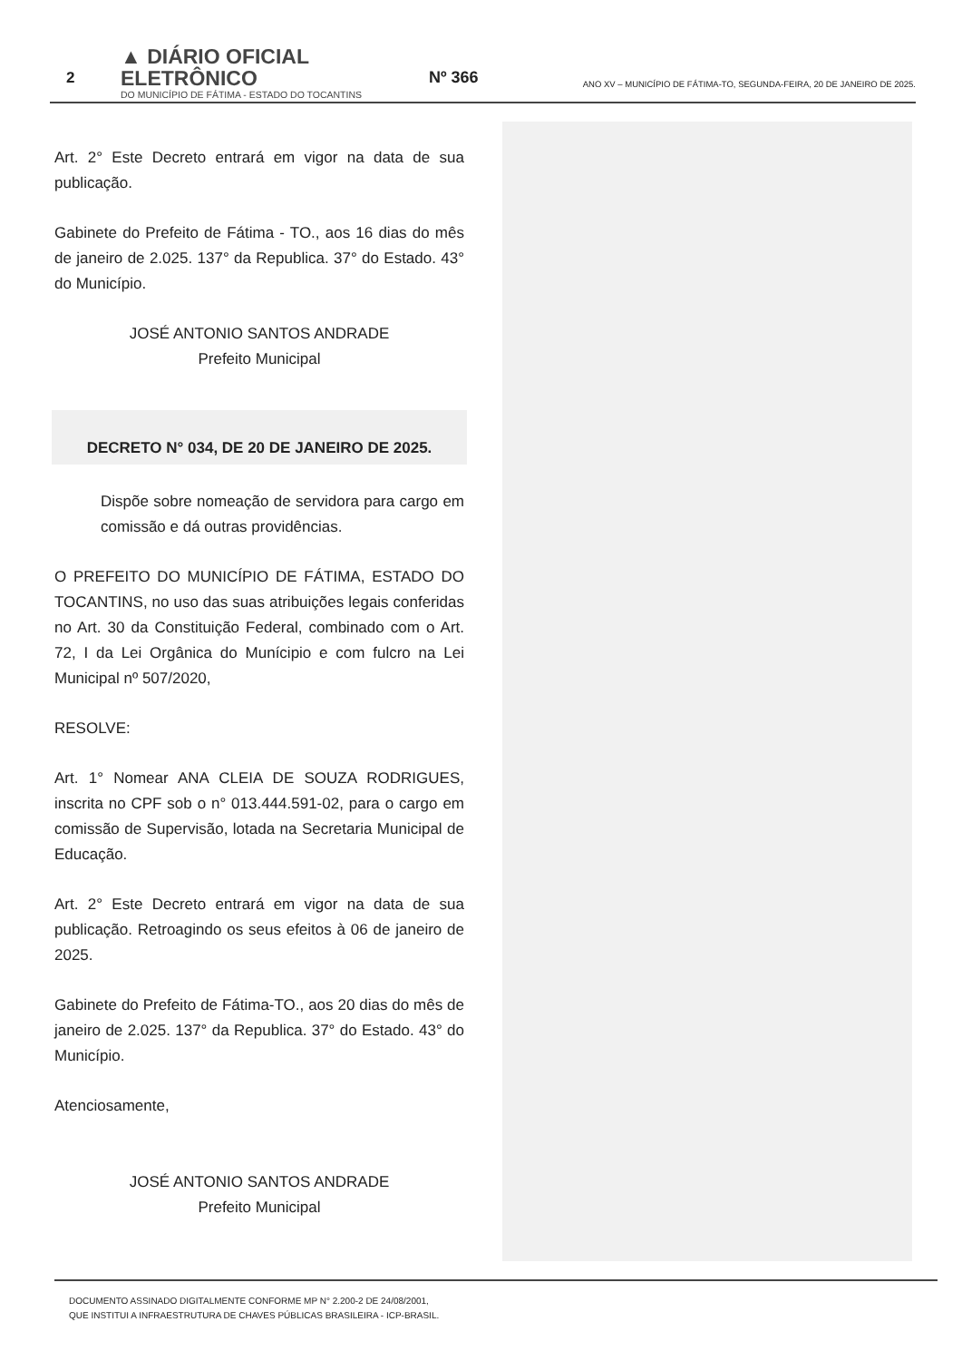2
▲ DIÁRIO OFICIAL ELETRÔNICO
DO MUNICÍPIO DE FÁTIMA - ESTADO DO TOCANTINS
Nº 366
ANO XV – MUNICÍPIO DE FÁTIMA-TO, SEGUNDA-FEIRA, 20 DE JANEIRO DE 2025.
Art. 2° Este Decreto entrará em vigor na data de sua publicação.
Gabinete do Prefeito de Fátima - TO., aos 16 dias do mês de janeiro de 2.025. 137° da Republica. 37° do Estado. 43° do Município.
JOSÉ ANTONIO SANTOS ANDRADE
Prefeito Municipal
DECRETO N° 034, DE 20 DE JANEIRO DE 2025.
Dispõe sobre nomeação de servidora para cargo em comissão e dá outras providências.
O PREFEITO DO MUNICÍPIO DE FÁTIMA, ESTADO DO TOCANTINS, no uso das suas atribuições legais conferidas no Art. 30 da Constituição Federal, combinado com o Art. 72, I da Lei Orgânica do Munícipio e com fulcro na Lei Municipal nº 507/2020,
RESOLVE:
Art. 1° Nomear ANA CLEIA DE SOUZA RODRIGUES, inscrita no CPF sob o n° 013.444.591-02, para o cargo em comissão de Supervisão, lotada na Secretaria Municipal de Educação.
Art. 2° Este Decreto entrará em vigor na data de sua publicação. Retroagindo os seus efeitos à 06 de janeiro de 2025.
Gabinete do Prefeito de Fátima-TO., aos 20 dias do mês de janeiro de 2.025. 137° da Republica. 37° do Estado. 43° do Município.
Atenciosamente,
JOSÉ ANTONIO SANTOS ANDRADE
Prefeito Municipal
DOCUMENTO ASSINADO DIGITALMENTE CONFORME MP N° 2.200-2 DE 24/08/2001,
QUE INSTITUI A INFRAESTRUTURA DE CHAVES PÚBLICAS BRASILEIRA - ICP-BRASIL.